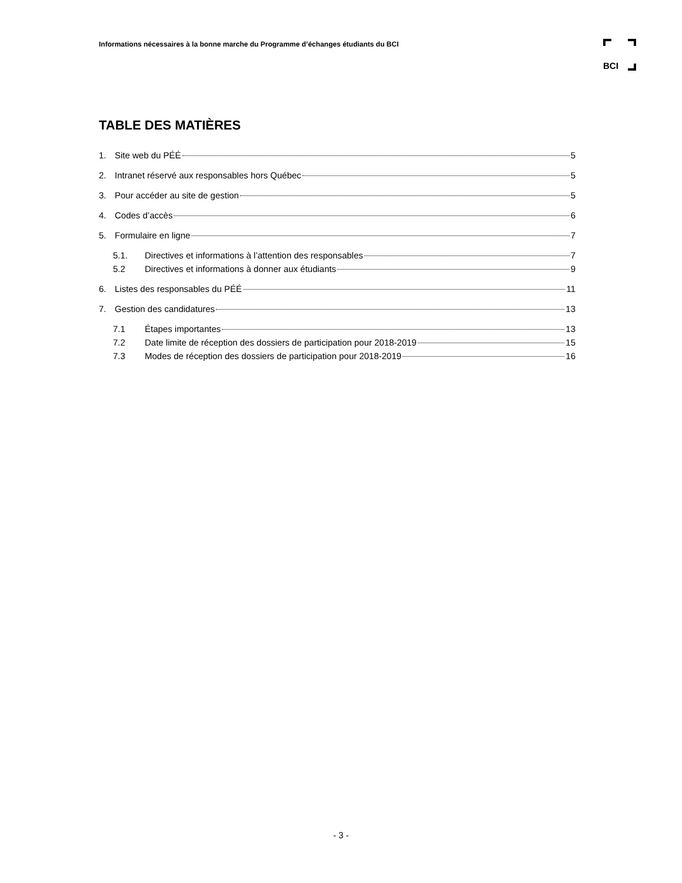Informations nécessaires à la bonne marche du Programme d’échanges étudiants du BCI
BCI
TABLE DES MATIÈRES
1. Site web du PÉÉ 5
2. Intranet réservé aux responsables hors Québec 5
3. Pour accéder au site de gestion 5
4. Codes d’accès 6
5. Formulaire en ligne 7
5.1. Directives et informations à l’attention des responsables 7
5.2 Directives et informations à donner aux étudiants 9
6. Listes des responsables du PÉÉ 11
7. Gestion des candidatures 13
7.1 Étapes importantes 13
7.2 Date limite de réception des dossiers de participation pour 2018-2019 15
7.3 Modes de réception des dossiers de participation pour 2018-2019 16
- 3 -